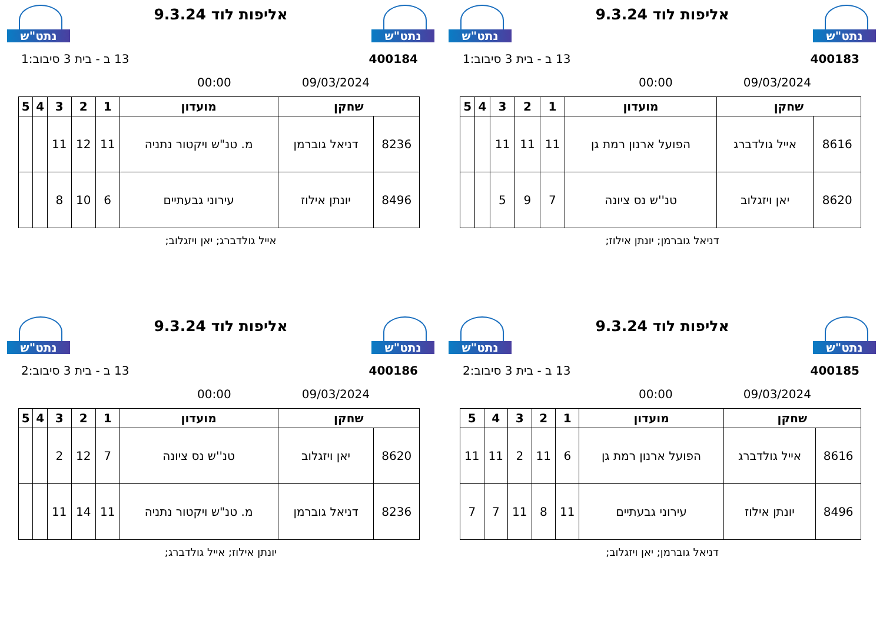נתט"ש
אליפות לוד 9.3.24
נתט"ש
400183 13 ב - בית 3 סיבוב:1
09/03/2024 00:00
| שחקן | | מועדון | 1 | 2 | 3 | 4 | 5 |
| --- | --- | --- | --- | --- | --- | --- | --- |
| 8616 | אייל גולדברג | הפועל ארנון רמת גן | 11 | 11 | 11 | | |
| 8620 | יאן ויזגלוב | טנ''ש נס ציונה | 7 | 9 | 5 | | |
דניאל גוברמן; יונתן אילוז;
נתט"ש
אליפות לוד 9.3.24
נתט"ש
400184 13 ב - בית 3 סיבוב:1
09/03/2024 00:00
| שחקן | | מועדון | 1 | 2 | 3 | 4 | 5 |
| --- | --- | --- | --- | --- | --- | --- | --- |
| 8236 | דניאל גוברמן | מ. טנ"ש ויקטור נתניה | 11 | 12 | 11 | | |
| 8496 | יונתן אילוז | עירוני גבעתיים | 6 | 10 | 8 | | |
אייל גולדברג; יאן ויזגלוב;
נתט"ש
אליפות לוד 9.3.24
נתט"ש
400185 13 ב - בית 3 סיבוב:2
09/03/2024 00:00
| שחקן | | מועדון | 1 | 2 | 3 | 4 | 5 |
| --- | --- | --- | --- | --- | --- | --- | --- |
| 8616 | אייל גולדברג | הפועל ארנון רמת גן | 6 | 11 | 2 | 11 | 11 |
| 8496 | יונתן אילוז | עירוני גבעתיים | 11 | 8 | 11 | 7 | 7 |
דניאל גוברמן; יאן ויזגלוב;
נתט"ש
אליפות לוד 9.3.24
נתט"ש
400186 13 ב - בית 3 סיבוב:2
09/03/2024 00:00
| שחקן | | מועדון | 1 | 2 | 3 | 4 | 5 |
| --- | --- | --- | --- | --- | --- | --- | --- |
| 8620 | יאן ויזגלוב | טנ''ש נס ציונה | 7 | 12 | 2 | | |
| 8236 | דניאל גוברמן | מ. טנ"ש ויקטור נתניה | 11 | 14 | 11 | | |
יונתן אילוז; אייל גולדברג;